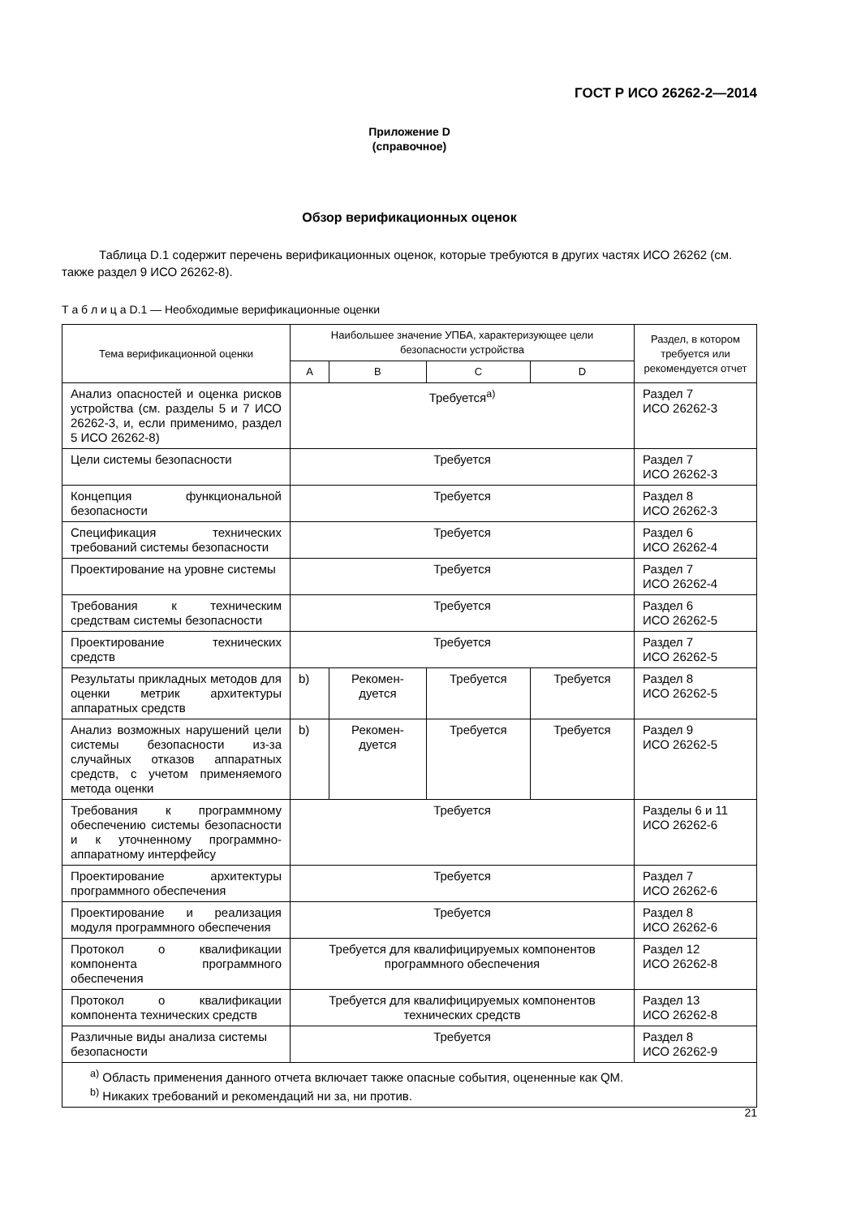ГОСТ Р ИСО 26262-2—2014
Приложение D
(справочное)
Обзор верификационных оценок
Таблица D.1 содержит перечень верификационных оценок, которые требуются в других частях ИСО 26262 (см. также раздел 9 ИСО 26262-8).
Т а б л и ц а D.1 — Необходимые верификационные оценки
| Тема верификационной оценки | Наибольшее значение УПБА, характеризующее цели безопасности устройства | | | | Раздел, в котором требуется или рекомендуется отчет |
| --- | --- | --- | --- | --- | --- |
| | A | B | C | D | |
| Анализ опасностей и оценка рисков устройства (см. разделы 5 и 7 ИСО 26262-3, и, если применимо, раздел 5 ИСО 26262-8) | Требуется<sup>a)</sup> | | | | Раздел 7 ИСО 26262-3 |
| Цели системы безопасности | Требуется | | | | Раздел 7 ИСО 26262-3 |
| Концепция функциональной безопасности | Требуется | | | | Раздел 8 ИСО 26262-3 |
| Спецификация технических требований системы безопасности | Требуется | | | | Раздел 6 ИСО 26262-4 |
| Проектирование на уровне системы | Требуется | | | | Раздел 7 ИСО 26262-4 |
| Требования к техническим средствам системы безопасности | Требуется | | | | Раздел 6 ИСО 26262-5 |
| Проектирование технических средств | Требуется | | | | Раздел 7 ИСО 26262-5 |
| Результаты прикладных методов для оценки метрик архитектуры аппаратных средств | b) | Рекомен- дуется | Требуется | Требуется | Раздел 8 ИСО 26262-5 |
| Анализ возможных нарушений цели системы безопасности из-за случайных отказов аппаратных средств, с учетом применяемого метода оценки | b) | Рекомен- дуется | Требуется | Требуется | Раздел 9 ИСО 26262-5 |
| Требования к программному обеспечению системы безопасности и к уточненному программно-аппаратному интерфейсу | Требуется | | | | Разделы 6 и 11 ИСО 26262-6 |
| Проектирование архитектуры программного обеспечения | Требуется | | | | Раздел 7 ИСО 26262-6 |
| Проектирование и реализация модуля программного обеспечения | Требуется | | | | Раздел 8 ИСО 26262-6 |
| Протокол о квалификации компонента программного обеспечения | Требуется для квалифицируемых компонентов программного обеспечения | | | | Раздел 12 ИСО 26262-8 |
| Протокол о квалификации компонента технических средств | Требуется для квалифицируемых компонентов технических средств | | | | Раздел 13 ИСО 26262-8 |
| Различные виды анализа системы безопасности | Требуется | | | | Раздел 8 ИСО 26262-9 |
| <sup>a)</sup> Область применения данного отчета включает также опасные события, оцененные как QM. <sup>b)</sup> Никаких требований и рекомендаций ни за, ни против. | | | | | |
21